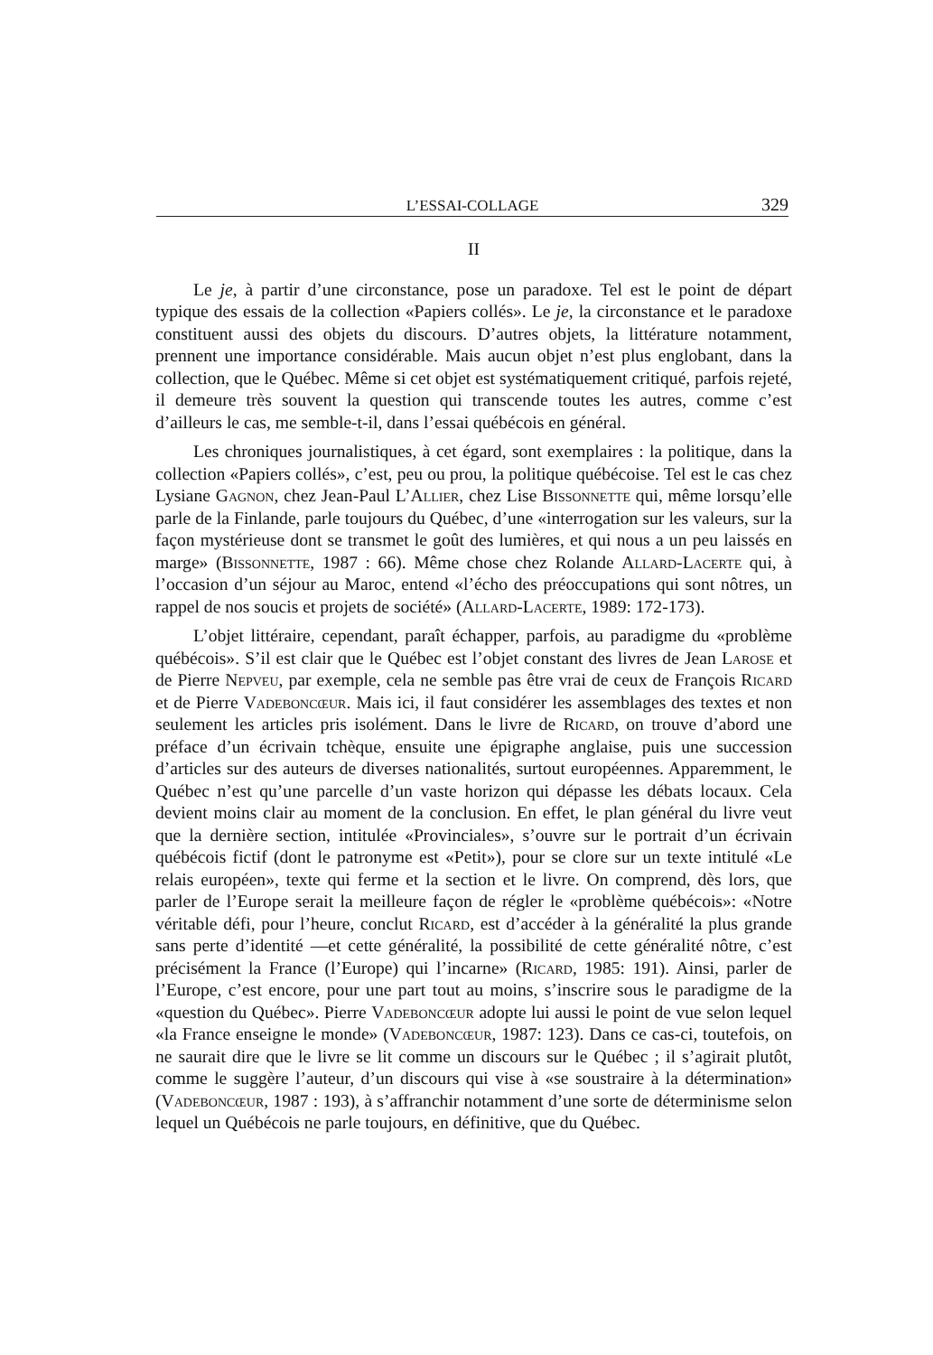L’ESSAI-COLLAGE 329
II
Le je, à partir d’une circonstance, pose un paradoxe. Tel est le point de départ typique des essais de la collection «Papiers collés». Le je, la circonstance et le paradoxe constituent aussi des objets du discours. D’autres objets, la littérature notamment, prennent une importance considérable. Mais aucun objet n’est plus englobant, dans la collection, que le Québec. Même si cet objet est systématiquement critiqué, parfois rejeté, il demeure très souvent la question qui transcende toutes les autres, comme c’est d’ailleurs le cas, me semble-t-il, dans l’essai québécois en général.
Les chroniques journalistiques, à cet égard, sont exemplaires : la politique, dans la collection «Papiers collés», c’est, peu ou prou, la politique québécoise. Tel est le cas chez Lysiane Gagnon, chez Jean-Paul L’Allier, chez Lise Bissonnette qui, même lorsqu’elle parle de la Finlande, parle toujours du Québec, d’une «interrogation sur les valeurs, sur la façon mystérieuse dont se transmet le goût des lumières, et qui nous a un peu laissés en marge» (Bissonnette, 1987 : 66). Même chose chez Rolande Allard-Lacerte qui, à l’occasion d’un séjour au Maroc, entend «l’écho des préoccupations qui sont nôtres, un rappel de nos soucis et projets de société» (Allard-Lacerte, 1989: 172-173).
L’objet littéraire, cependant, paraît échapper, parfois, au paradigme du «problème québécois». S’il est clair que le Québec est l’objet constant des livres de Jean Larose et de Pierre Nepveu, par exemple, cela ne semble pas être vrai de ceux de François Ricard et de Pierre Vadeboncœur. Mais ici, il faut considérer les assemblages des textes et non seulement les articles pris isolément. Dans le livre de Ricard, on trouve d’abord une préface d’un écrivain tchèque, ensuite une épigraphe anglaise, puis une succession d’articles sur des auteurs de diverses nationalités, surtout européennes. Apparemment, le Québec n’est qu’une parcelle d’un vaste horizon qui dépasse les débats locaux. Cela devient moins clair au moment de la conclusion. En effet, le plan général du livre veut que la dernière section, intitulée «Provinciales», s’ouvre sur le portrait d’un écrivain québécois fictif (dont le patronyme est «Petit»), pour se clore sur un texte intitulé «Le relais européen», texte qui ferme et la section et le livre. On comprend, dès lors, que parler de l’Europe serait la meilleure façon de régler le «problème québécois»: «Notre véritable défi, pour l’heure, conclut Ricard, est d’accéder à la généralité la plus grande sans perte d’identité —et cette généralité, la possibilité de cette généralité nôtre, c’est précisément la France (l’Europe) qui l’incarne» (Ricard, 1985: 191). Ainsi, parler de l’Europe, c’est encore, pour une part tout au moins, s’inscrire sous le paradigme de la «question du Québec». Pierre Vadeboncœur adopte lui aussi le point de vue selon lequel «la France enseigne le monde» (Vadeboncœur, 1987: 123). Dans ce cas-ci, toutefois, on ne saurait dire que le livre se lit comme un discours sur le Québec ; il s’agirait plutôt, comme le suggère l’auteur, d’un discours qui vise à «se soustraire à la détermination» (Vadeboncœur, 1987 : 193), à s’affranchir notamment d’une sorte de déterminisme selon lequel un Québécois ne parle toujours, en définitive, que du Québec.